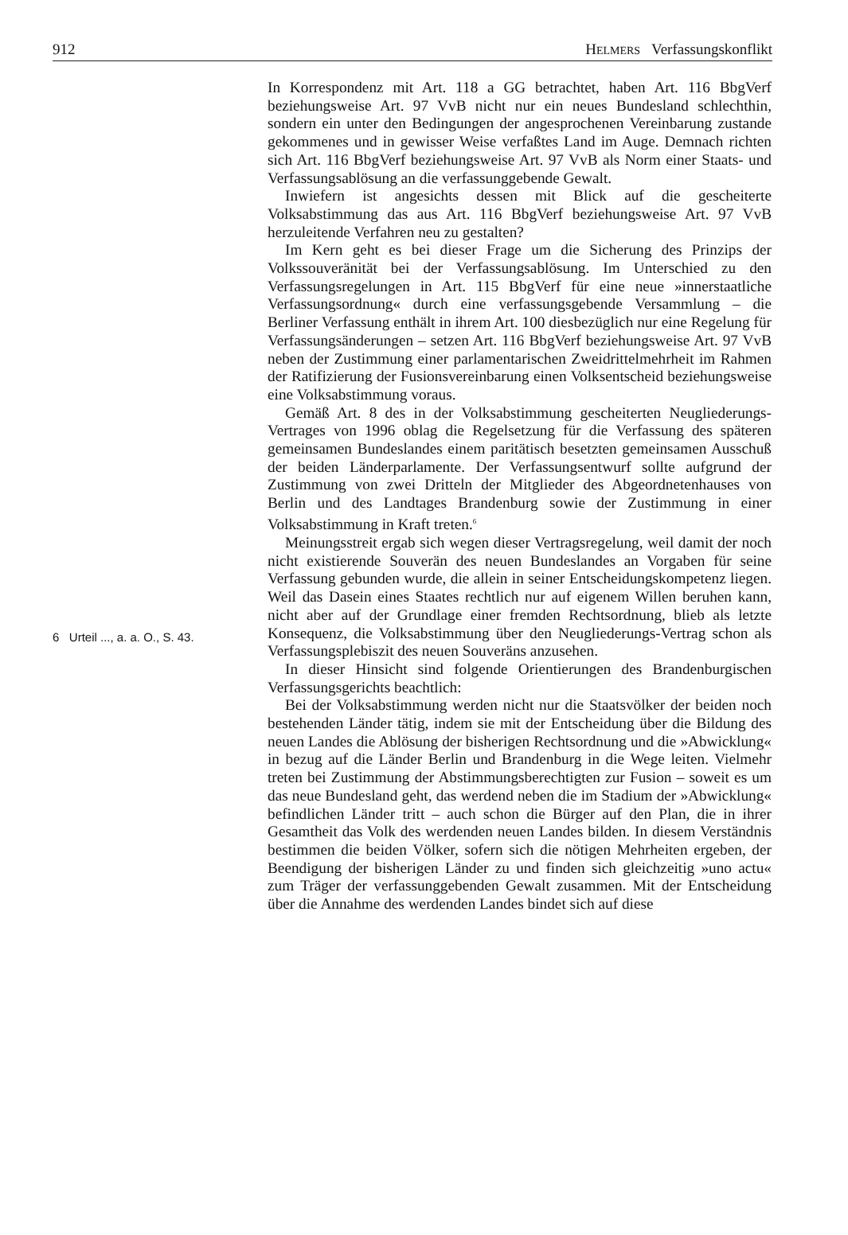912 HELMERS Verfassungskonflikt
6 Urteil ..., a. a. O., S. 43.
In Korrespondenz mit Art. 118 a GG betrachtet, haben Art. 116 BbgVerf beziehungsweise Art. 97 VvB nicht nur ein neues Bundesland schlechthin, sondern ein unter den Bedingungen der angesprochenen Vereinbarung zustande gekommenes und in gewisser Weise verfaßtes Land im Auge. Demnach richten sich Art. 116 BbgVerf beziehungsweise Art. 97 VvB als Norm einer Staats- und Verfassungsablösung an die verfassunggebende Gewalt.
Inwiefern ist angesichts dessen mit Blick auf die gescheiterte Volksabstimmung das aus Art. 116 BbgVerf beziehungsweise Art. 97 VvB herzuleitende Verfahren neu zu gestalten?
Im Kern geht es bei dieser Frage um die Sicherung des Prinzips der Volkssouveränität bei der Verfassungsablösung. Im Unterschied zu den Verfassungsregelungen in Art. 115 BbgVerf für eine neue »innerstaatliche Verfassungsordnung« durch eine verfassungsgebende Versammlung – die Berliner Verfassung enthält in ihrem Art. 100 diesbezüglich nur eine Regelung für Verfassungsänderungen – setzen Art. 116 BbgVerf beziehungsweise Art. 97 VvB neben der Zustimmung einer parlamentarischen Zweidrittelmehrheit im Rahmen der Ratifizierung der Fusionsvereinbarung einen Volksentscheid beziehungsweise eine Volksabstimmung voraus.
Gemäß Art. 8 des in der Volksabstimmung gescheiterten Neugliederungs-Vertrages von 1996 oblag die Regelsetzung für die Verfassung des späteren gemeinsamen Bundeslandes einem paritätisch besetzten gemeinsamen Ausschuß der beiden Länderparlamente. Der Verfassungsentwurf sollte aufgrund der Zustimmung von zwei Dritteln der Mitglieder des Abgeordnetenhauses von Berlin und des Landtages Brandenburg sowie der Zustimmung in einer Volksabstimmung in Kraft treten.<sup>6</sup>
Meinungsstreit ergab sich wegen dieser Vertragsregelung, weil damit der noch nicht existierende Souverän des neuen Bundeslandes an Vorgaben für seine Verfassung gebunden wurde, die allein in seiner Entscheidungskompetenz liegen. Weil das Dasein eines Staates rechtlich nur auf eigenem Willen beruhen kann, nicht aber auf der Grundlage einer fremden Rechtsordnung, blieb als letzte Konsequenz, die Volksabstimmung über den Neugliederungs-Vertrag schon als Verfassungsplebiszit des neuen Souveräns anzusehen.
In dieser Hinsicht sind folgende Orientierungen des Brandenburgischen Verfassungsgerichts beachtlich:
Bei der Volksabstimmung werden nicht nur die Staatsvölker der beiden noch bestehenden Länder tätig, indem sie mit der Entscheidung über die Bildung des neuen Landes die Ablösung der bisherigen Rechtsordnung und die »Abwicklung« in bezug auf die Länder Berlin und Brandenburg in die Wege leiten. Vielmehr treten bei Zustimmung der Abstimmungsberechtigten zur Fusion – soweit es um das neue Bundesland geht, das werdend neben die im Stadium der »Abwicklung« befindlichen Länder tritt – auch schon die Bürger auf den Plan, die in ihrer Gesamtheit das Volk des werdenden neuen Landes bilden. In diesem Verständnis bestimmen die beiden Völker, sofern sich die nötigen Mehrheiten ergeben, der Beendigung der bisherigen Länder zu und finden sich gleichzeitig »uno actu« zum Träger der verfassunggebenden Gewalt zusammen. Mit der Entscheidung über die Annahme des werdenden Landes bindet sich auf diese